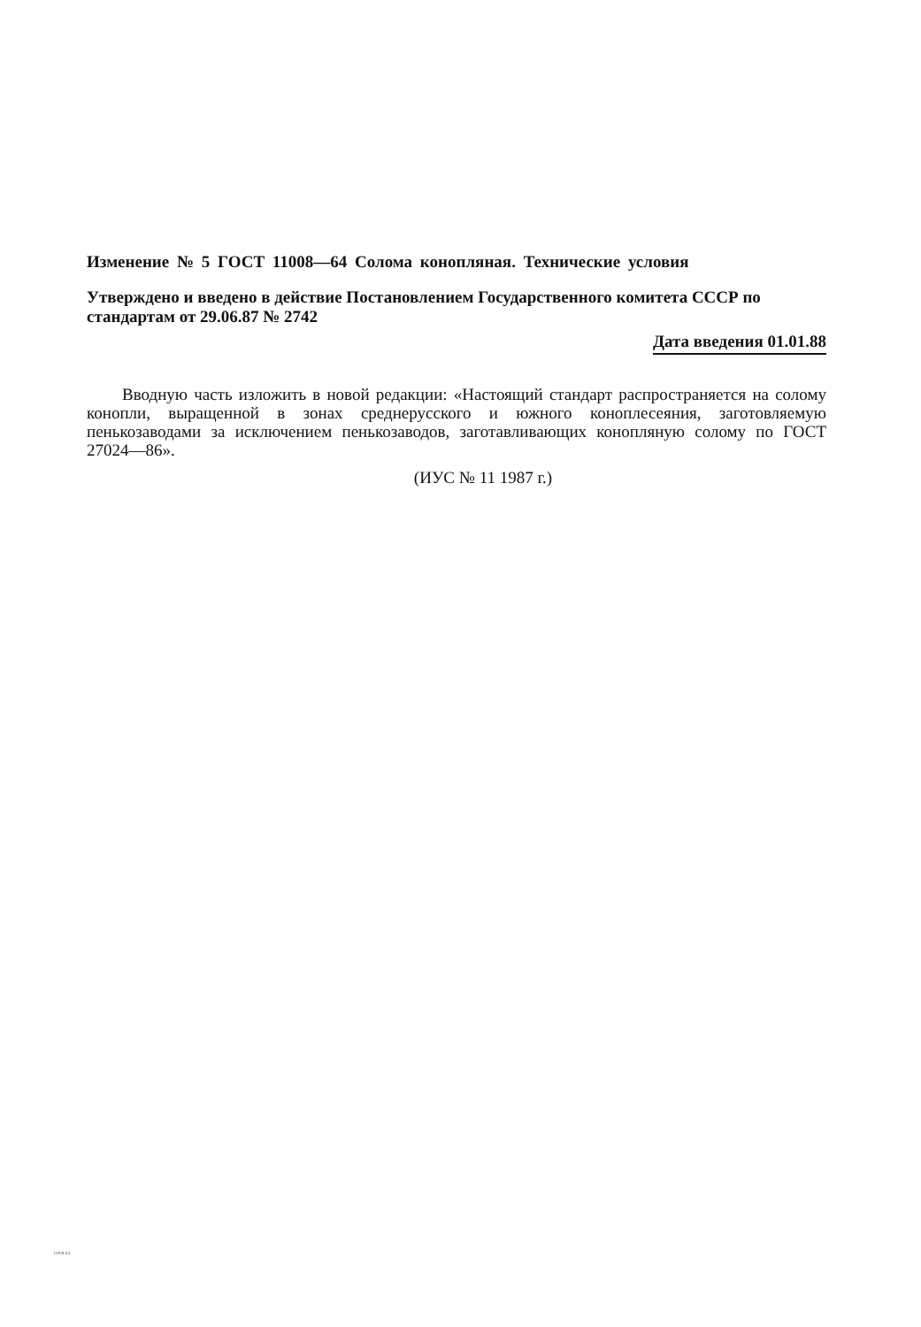Изменение № 5 ГОСТ 11008—64 Солома конопляная. Технические условия
Утверждено и введено в действие Постановлением Государственного комитета СССР по стандартам от 29.06.87 № 2742
Дата введения 01.01.88
Вводную часть изложить в новой редакции: «Настоящий стандарт распространяется на солому конопли, выращенной в зонах среднерусского и южного коноплесеяния, заготовляемую пенькозаводами за исключением пенькозаводов, заготавливающих конопляную солому по ГОСТ 27024—86».
(ИУС № 11 1987 г.)
11008-64